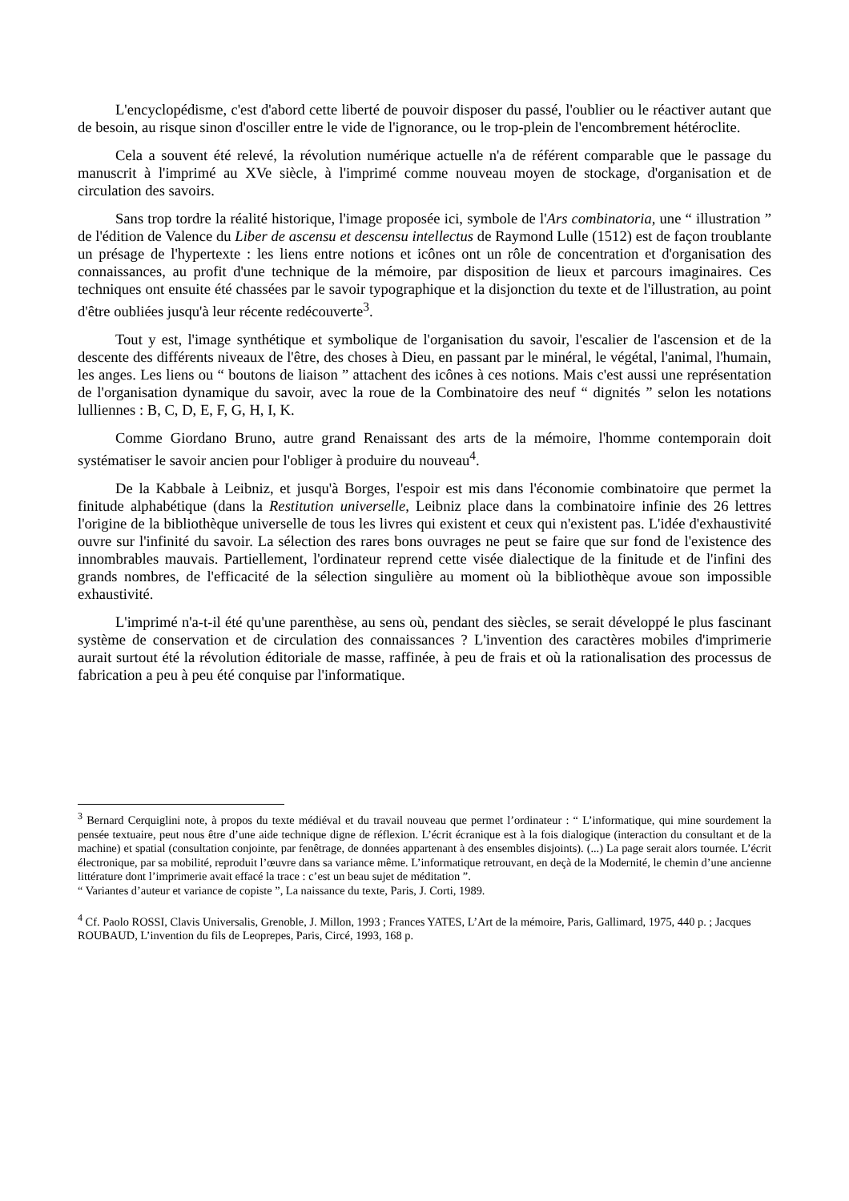L'encyclopédisme, c'est d'abord cette liberté de pouvoir disposer du passé, l'oublier ou le réactiver autant que de besoin, au risque sinon d'osciller entre le vide de l'ignorance, ou le trop-plein de l'encombrement hétéroclite.
Cela a souvent été relevé, la révolution numérique actuelle n'a de référent comparable que le passage du manuscrit à l'imprimé au XVe siècle, à l'imprimé comme nouveau moyen de stockage, d'organisation et de circulation des savoirs.
Sans trop tordre la réalité historique, l'image proposée ici, symbole de l'Ars combinatoria, une “ illustration ” de l'édition de Valence du Liber de ascensu et descensu intellectus de Raymond Lulle (1512) est de façon troublante un présage de l'hypertexte : les liens entre notions et icônes ont un rôle de concentration et d'organisation des connaissances, au profit d'une technique de la mémoire, par disposition de lieux et parcours imaginaires. Ces techniques ont ensuite été chassées par le savoir typographique et la disjonction du texte et de l'illustration, au point d'être oubliées jusqu'à leur récente redécouverte<sup>3</sup>.
Tout y est, l'image synthétique et symbolique de l'organisation du savoir, l'escalier de l'ascension et de la descente des différents niveaux de l'être, des choses à Dieu, en passant par le minéral, le végétal, l'animal, l'humain, les anges. Les liens ou “ boutons de liaison ” attachent des icônes à ces notions. Mais c'est aussi une représentation de l'organisation dynamique du savoir, avec la roue de la Combinatoire des neuf “ dignités ” selon les notations lulliennes : B, C, D, E, F, G, H, I, K.
Comme Giordano Bruno, autre grand Renaissant des arts de la mémoire, l'homme contemporain doit systématiser le savoir ancien pour l'obliger à produire du nouveau<sup>4</sup>.
De la Kabbale à Leibniz, et jusqu'à Borges, l'espoir est mis dans l'économie combinatoire que permet la finitude alphabétique (dans la Restitution universelle, Leibniz place dans la combinatoire infinie des 26 lettres l'origine de la bibliothèque universelle de tous les livres qui existent et ceux qui n'existent pas. L'idée d'exhaustivité ouvre sur l'infinité du savoir. La sélection des rares bons ouvrages ne peut se faire que sur fond de l'existence des innombrables mauvais. Partiellement, l'ordinateur reprend cette visée dialectique de la finitude et de l'infini des grands nombres, de l'efficacité de la sélection singulière au moment où la bibliothèque avoue son impossible exhaustivité.
L'imprimé n'a-t-il été qu'une parenthèse, au sens où, pendant des siècles, se serait développé le plus fascinant système de conservation et de circulation des connaissances ? L'invention des caractères mobiles d'imprimerie aurait surtout été la révolution éditoriale de masse, raffinée, à peu de frais et où la rationalisation des processus de fabrication a peu à peu été conquise par l'informatique.
<sup>3</sup> Bernard Cerquiglini note, à propos du texte médiéval et du travail nouveau que permet l’ordinateur : “ L’informatique, qui mine sourdement la pensée textuaire, peut nous être d’une aide technique digne de réflexion. L’écrit écranique est à la fois dialogique (interaction du consultant et de la machine) et spatial (consultation conjointe, par fenêtrage, de données appartenant à des ensembles disjoints). (...) La page serait alors tournée. L’écrit électronique, par sa mobilité, reproduit l’œuvre dans sa variance même. L’informatique retrouvant, en deçà de la Modernité, le chemin d’une ancienne littérature dont l’imprimerie avait effacé la trace : c’est un beau sujet de méditation ”.
“ Variantes d’auteur et variance de copiste ”, La naissance du texte, Paris, J. Corti, 1989.
<sup>4</sup> Cf. Paolo ROSSI, Clavis Universalis, Grenoble, J. Millon, 1993 ; Frances YATES, L’Art de la mémoire, Paris, Gallimard, 1975, 440 p. ; Jacques ROUBAUD, L’invention du fils de Leoprepes, Paris, Circé, 1993, 168 p.